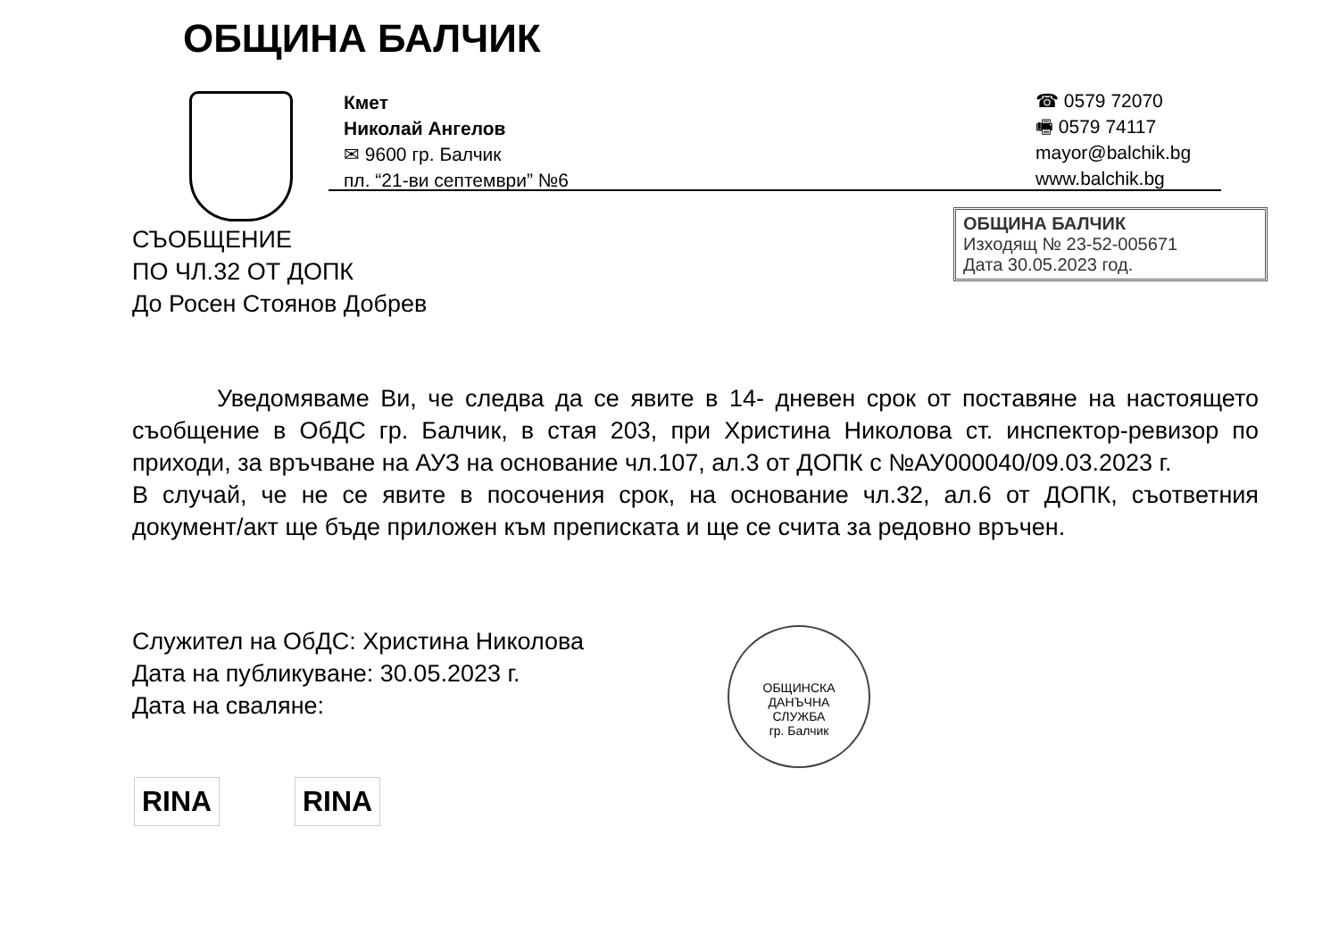ОБЩИНА БАЛЧИК
Кмет
Николай Ангелов
✉ 9600 гр. Балчик
пл. “21-ви септември” №6
☎ 0579 72070
🖷 0579 74117
mayor@balchik.bg
www.balchik.bg
СЪОБЩЕНИЕ
ПО ЧЛ.32 ОТ ДОПК
До Росен Стоянов Добрев
ОБЩИНА БАЛЧИК
Изходящ № 23-52-005671
Дата 30.05.2023 год.
Уведомяваме Ви, че следва да се явите в 14- дневен срок от поставяне на настоящето съобщение в ОбДС гр. Балчик, в стая 203, при Христина Николова ст. инспектор-ревизор по приходи, за връчване на АУЗ на основание чл.107, ал.3 от ДОПК с №АУ000040/09.03.2023 г.
В случай, че не се явите в посочения срок, на основание чл.32, ал.6 от ДОПК, съответния документ/акт ще бъде приложен към преписката и ще се счита за редовно връчен.
Служител на ОбДС: Христина Николова
Дата на публикуване: 30.05.2023 г.
Дата на сваляне:
ОБЩИНСКА
ДАНЪЧНА
СЛУЖБА
гр. Балчик
RINA RINA